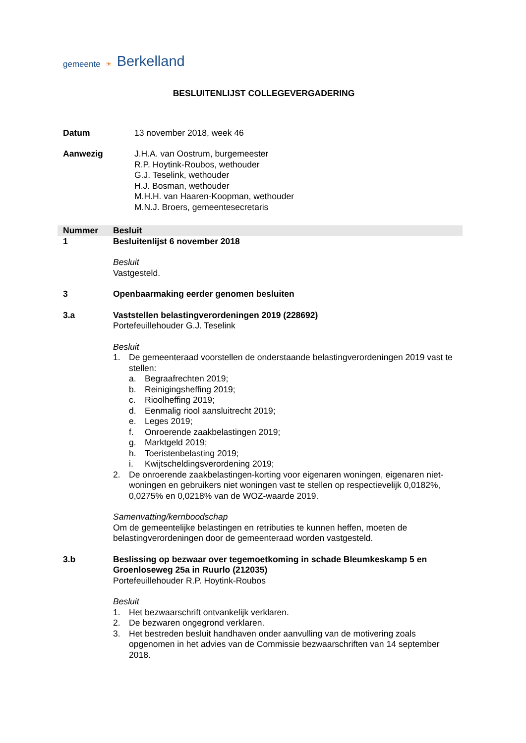gemeente ☀ Berkelland
BESLUITENLIJST COLLEGEVERGADERING
Datum 13 november 2018, week 46
Aanwezig J.H.A. van Oostrum, burgemeester
R.P. Hoytink-Roubos, wethouder
G.J. Teselink, wethouder
H.J. Bosman, wethouder
M.H.H. van Haaren-Koopman, wethouder
M.N.J. Broers, gemeentesecretaris
| Nummer | Besluit |
| --- | --- |
| 1 | Besluitenlijst 6 november 2018 Besluit Vastgesteld. |
| 3 | Openbaarmaking eerder genomen besluiten |
| 3.a | Vaststellen belastingverordeningen 2019 (228692) Portefeuillehouder G.J. Teselink Besluit 1. De gemeenteraad voorstellen de onderstaande belastingverordeningen 2019 vast te stellen: a. Begraafrechten 2019; b. Reinigingsheffing 2019; c. Rioolheffing 2019; d. Eenmalig riool aansluitrecht 2019; e. Leges 2019; f. Onroerende zaakbelastingen 2019; g. Marktgeld 2019; h. Toeristenbelasting 2019; i. Kwijtscheldingsverordening 2019; 2. De onroerende zaakbelastingen-korting voor eigenaren woningen, eigenaren niet-woningen en gebruikers niet woningen vast te stellen op respectievelijk 0,0182%, 0,0275% en 0,0218% van de WOZ-waarde 2019. Samenvatting/kernboodschap Om de gemeentelijke belastingen en retributies te kunnen heffen, moeten de belastingverordeningen door de gemeenteraad worden vastgesteld. |
| 3.b | Beslissing op bezwaar over tegemoetkoming in schade Bleumkeskamp 5 en Groenloseweg 25a in Ruurlo (212035) Portefeuillehouder R.P. Hoytink-Roubos Besluit 1. Het bezwaarschrift ontvankelijk verklaren. 2. De bezwaren ongegrond verklaren. 3. Het bestreden besluit handhaven onder aanvulling van de motivering zoals opgenomen in het advies van de Commissie bezwaarschriften van 14 september 2018. |